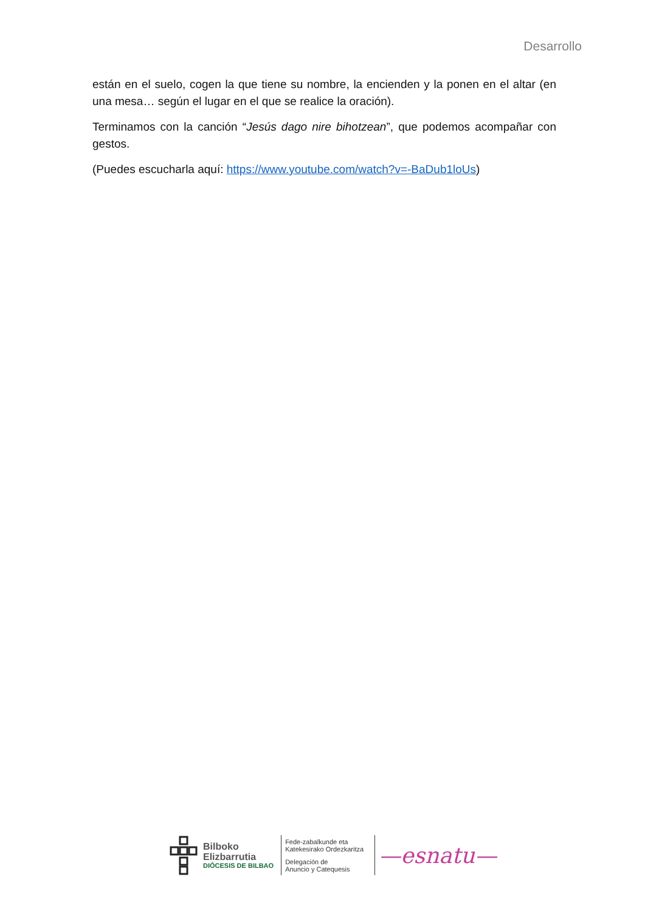Desarrollo
están en el suelo, cogen la que tiene su nombre, la encienden y la ponen en el altar (en una mesa… según el lugar en el que se realice la oración).
Terminamos con la canción “Jesús dago nire bihotzean”, que podemos acompañar con gestos.
(Puedes escucharla aquí: https://www.youtube.com/watch?v=-BaDub1loUs)
Bilboko
Elizbarrutia
DIÓCESIS DE BILBAO
Fede-zabalkunde eta
Katekesirako Ordezkaritza
Delegación de
Anuncio y Catequesis
—esnatu—